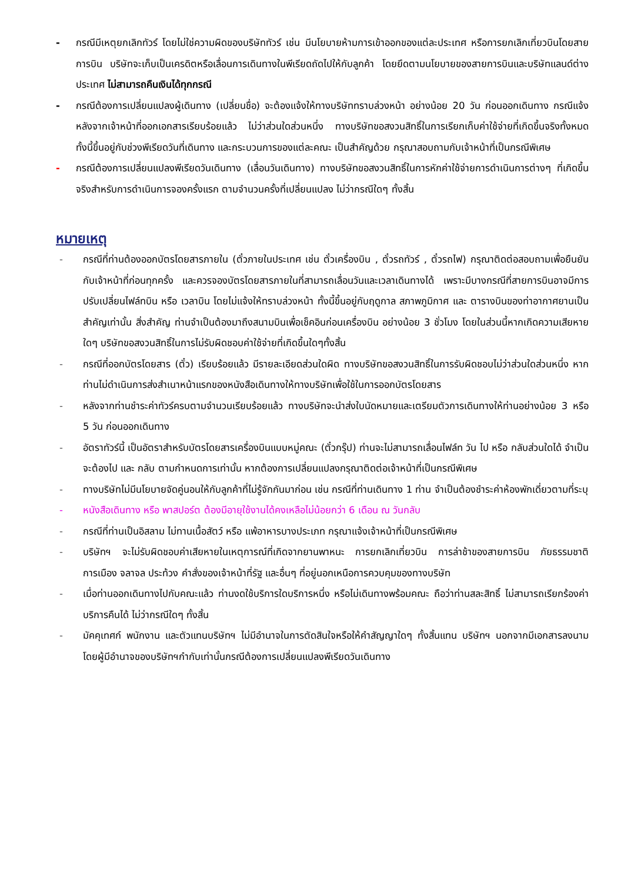- กรณีมีเหตุยกเลิกทัวร์ โดยไม่ใช่ความผิดของบริษัททัวร์ เช่น มีนโยบายห้ามการเข้าออกของแต่ละประเทศ หรือการยกเลิกเที่ยวบินโดยสายการบิน บริษัทจะเก็บเป็นเครดิตหรือเลื่อนการเดินทางในพีเรียดถัดไปให้กับลูกค้า โดยยึดตามนโยบายของสายการบินและบริษัทแลนด์ต่างประเทศ ไม่สามารถคืนเงินได้ทุกกรณี
- กรณีต้องการเปลี่ยนแปลงผู้เดินทาง (เปลี่ยนชื่อ) จะต้องแจ้งให้ทางบริษัททราบล่วงหน้า อย่างน้อย 20 วัน ก่อนออกเดินทาง กรณีแจ้งหลังจากเจ้าหน้าที่ออกเอกสารเรียบร้อยแล้ว ไม่ว่าส่วนใดส่วนหนึ่ง ทางบริษัทขอสงวนสิทธิ์ในการเรียกเก็บค่าใช้จ่ายที่เกิดขึ้นจริงทั้งหมด ทั้งนี้ขึ้นอยู่กับช่วงพีเรียดวันที่เดินทาง และกระบวนการของแต่ละคณะ เป็นสำคัญด้วย กรุณาสอบถามกับเจ้าหน้าที่เป็นกรณีพิเศษ
- กรณีต้องการเปลี่ยนแปลงพีเรียดวันเดินทาง (เลื่อนวันเดินทาง) ทางบริษัทขอสงวนสิทธิ์ในการหักค่าใช้จ่ายการดำเนินการต่างๆ ที่เกิดขึ้นจริงสำหรับการดำเนินการจองครั้งแรก ตามจำนวนครั้งที่เปลี่ยนแปลง ไม่ว่ากรณีใดๆ ทั้งสิ้น
หมายเหตุ
- กรณีที่ท่านต้องออกบัตรโดยสารภายใน (ตั๋วภายในประเทศ เช่น ตั๋วเครื่องบิน , ตั๋วรถทัวร์ , ตั๋วรถไฟ) กรุณาติดต่อสอบถามเพื่อยืนยันกับเจ้าหน้าที่ก่อนทุกครั้ง และควรจองบัตรโดยสารภายในที่สามารถเลื่อนวันและเวลาเดินทางได้ เพราะมีบางกรณีที่สายการบินอาจมีการปรับเปลี่ยนไฟล์ทบิน หรือ เวลาบิน โดยไม่แจ้งให้ทราบล่วงหน้า ทั้งนี้ขึ้นอยู่กับฤดูกาล สภาพภูมิกาศ และ ตารางบินของท่าอากาศยานเป็นสำคัญเท่านั้น สิ่งสำคัญ ท่านจำเป็นต้องมาถึงสนามบินเพื่อเช็คอินก่อนเครื่องบิน อย่างน้อย 3 ชั่วโมง โดยในส่วนนี้หากเกิดความเสียหายใดๆ บริษัทขอสงวนสิทธิ์ในการไม่รับผิดชอบค่าใช้จ่ายที่เกิดขึ้นใดๆทั้งสิ้น
- กรณีที่ออกบัตรโดยสาร (ตั๋ว) เรียบร้อยแล้ว มีรายละเอียดส่วนใดผิด ทางบริษัทขอสงวนสิทธิ์ในการรับผิดชอบไม่ว่าส่วนใดส่วนหนึ่ง หากท่านไม่ดำเนินการส่งสำเนาหน้าแรกของหนังสือเดินทางให้ทางบริษัทเพื่อใช้ในการออกบัตรโดยสาร
- หลังจากท่านชำระค่าทัวร์ครบตามจำนวนเรียบร้อยแล้ว ทางบริษัทจะนำส่งใบนัดหมายและเตรียมตัวการเดินทางให้ท่านอย่างน้อย 3 หรือ 5 วัน ก่อนออกเดินทาง
- อัตราทัวร์นี้ เป็นอัตราสำหรับบัตรโดยสารเครื่องบินแบบหมู่คณะ (ตั๋วกรุ๊ป) ท่านจะไม่สามารถเลื่อนไฟล์ท วัน ไป หรือ กลับส่วนใดได้ จำเป็นจะต้องไป และ กลับ ตามกำหนดการเท่านั้น หากต้องการเปลี่ยนแปลงกรุณาติดต่อเจ้าหน้าที่เป็นกรณีพิเศษ
- ทางบริษัทไม่มีนโยบายจัดคู่นอนให้กับลูกค้าที่ไม่รู้จักกันมาก่อน เช่น กรณีที่ท่านเดินทาง 1 ท่าน จำเป็นต้องชำระค่าห้องพักเดี่ยวตามที่ระบุ
- หนังสือเดินทาง หรือ พาสปอร์ต ต้องมีอายุใช้งานได้คงเหลือไม่น้อยกว่า 6 เดือน ณ วันกลับ
- กรณีที่ท่านเป็นอิสลาม ไม่ทานเนื้อสัตว์ หรือ แพ้อาหารบางประเภท กรุณาแจ้งเจ้าหน้าที่เป็นกรณีพิเศษ
- บริษัทฯ จะไม่รับผิดชอบค่าเสียหายในเหตุการณ์ที่เกิดจากยานพาหนะ การยกเลิกเที่ยวบิน การล่าช้าของสายการบิน ภัยธรรมชาติ การเมือง จลาจล ประท้วง คำสั่งของเจ้าหน้าที่รัฐ และอื่นๆ ที่อยู่นอกเหนือการควบคุมของทางบริษัท
- เมื่อท่านออกเดินทางไปกับคณะแล้ว ท่านงดใช้บริการใดบริการหนึ่ง หรือไม่เดินทางพร้อมคณะ ถือว่าท่านสละสิทธิ์ ไม่สามารถเรียกร้องค่าบริการคืนได้ ไม่ว่ากรณีใดๆ ทั้งสิ้น
- มัคคุเทศก์ พนักงาน และตัวแทนบริษัทฯ ไม่มีอำนาจในการตัดสินใจหรือให้คำสัญญาใดๆ ทั้งสิ้นแทน บริษัทฯ นอกจากมีเอกสารลงนามโดยผู้มีอำนาจของบริษัทฯกำกับเท่านั้นกรณีต้องการเปลี่ยนแปลงพีเรียดวันเดินทาง